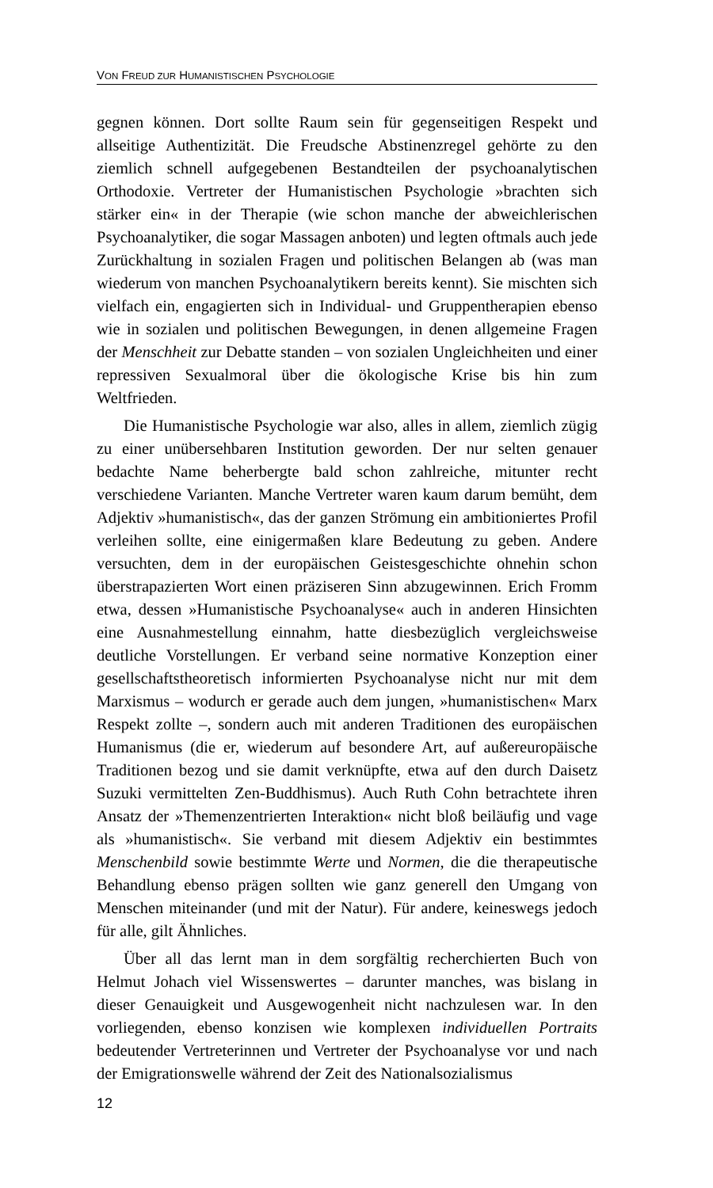VON FREUD ZUR HUMANISTISCHEN PSYCHOLOGIE
gegnen können. Dort sollte Raum sein für gegenseitigen Respekt und allseitige Authentizität. Die Freudsche Abstinenzregel gehörte zu den ziemlich schnell aufgegebenen Bestandteilen der psychoanalytischen Orthodoxie. Vertreter der Humanistischen Psychologie »brachten sich stärker ein« in der Therapie (wie schon manche der abweichlerischen Psychoanalytiker, die sogar Massagen anboten) und legten oftmals auch jede Zurückhaltung in sozialen Fragen und politischen Belangen ab (was man wiederum von manchen Psychoanalytikern bereits kennt). Sie mischten sich vielfach ein, engagierten sich in Individual- und Gruppentherapien ebenso wie in sozialen und politischen Bewegungen, in denen allgemeine Fragen der Menschheit zur Debatte standen – von sozialen Ungleichheiten und einer repressiven Sexualmoral über die ökologische Krise bis hin zum Weltfrieden.
Die Humanistische Psychologie war also, alles in allem, ziemlich zügig zu einer unübersehbaren Institution geworden. Der nur selten genauer bedachte Name beherbergte bald schon zahlreiche, mitunter recht verschiedene Varianten. Manche Vertreter waren kaum darum bemüht, dem Adjektiv »humanistisch«, das der ganzen Strömung ein ambitioniertes Profil verleihen sollte, eine einigermaßen klare Bedeutung zu geben. Andere versuchten, dem in der europäischen Geistesgeschichte ohnehin schon überstrapazierten Wort einen präziseren Sinn abzugewinnen. Erich Fromm etwa, dessen »Humanistische Psychoanalyse« auch in anderen Hinsichten eine Ausnahmestellung einnahm, hatte diesbezüglich vergleichsweise deutliche Vorstellungen. Er verband seine normative Konzeption einer gesellschaftstheoretisch informierten Psychoanalyse nicht nur mit dem Marxismus – wodurch er gerade auch dem jungen, »humanistischen« Marx Respekt zollte –, sondern auch mit anderen Traditionen des europäischen Humanismus (die er, wiederum auf besondere Art, auf außereuropäische Traditionen bezog und sie damit verknüpfte, etwa auf den durch Daisetz Suzuki vermittelten Zen-Buddhismus). Auch Ruth Cohn betrachtete ihren Ansatz der »Themenzentrierten Interaktion« nicht bloß beiläufig und vage als »humanistisch«. Sie verband mit diesem Adjektiv ein bestimmtes Menschenbild sowie bestimmte Werte und Normen, die die therapeutische Behandlung ebenso prägen sollten wie ganz generell den Umgang von Menschen miteinander (und mit der Natur). Für andere, keineswegs jedoch für alle, gilt Ähnliches.
Über all das lernt man in dem sorgfältig recherchierten Buch von Helmut Johach viel Wissenswertes – darunter manches, was bislang in dieser Genauigkeit und Ausgewogenheit nicht nachzulesen war. In den vorliegenden, ebenso konzisen wie komplexen individuellen Portraits bedeutender Vertreterinnen und Vertreter der Psychoanalyse vor und nach der Emigrationswelle während der Zeit des Nationalsozialismus
12